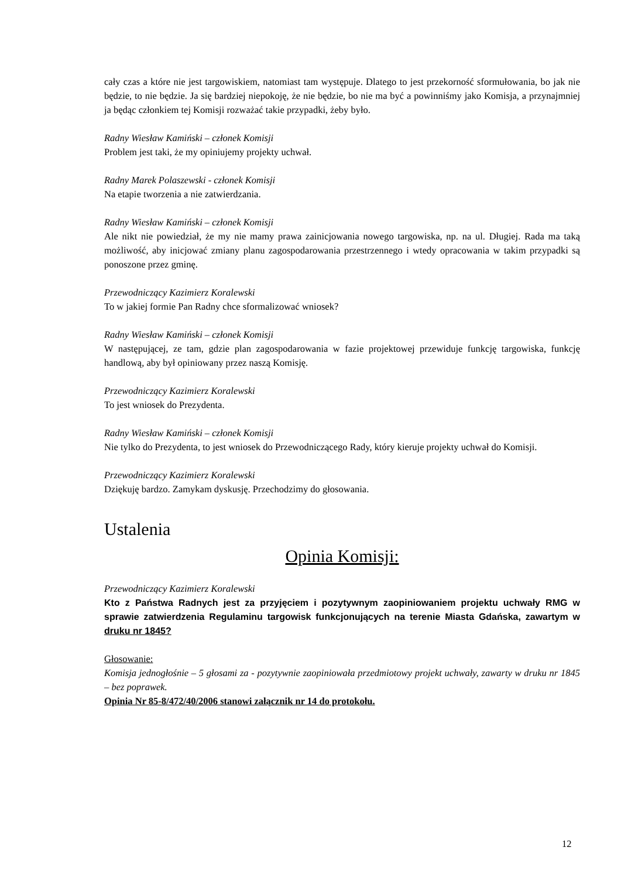cały czas a które nie jest targowiskiem, natomiast tam występuje. Dlatego to jest przekorność sformułowania, bo jak nie będzie, to nie będzie. Ja się bardziej niepokoję, że nie będzie, bo nie ma być a powinniśmy jako Komisja, a przynajmniej ja będąc członkiem tej Komisji rozważać takie przypadki, żeby było.
Radny Wiesław Kamiński – członek Komisji
Problem jest taki, że my opiniujemy projekty uchwał.
Radny Marek Polaszewski - członek Komisji
Na etapie tworzenia a nie zatwierdzania.
Radny Wiesław Kamiński – członek Komisji
Ale nikt nie powiedział, że my nie mamy prawa zainicjowania nowego targowiska, np. na ul. Długiej. Rada ma taką możliwość, aby inicjować zmiany planu zagospodarowania przestrzennego i wtedy opracowania w takim przypadki są ponoszone przez gminę.
Przewodniczący Kazimierz Koralewski
To w jakiej formie Pan Radny chce sformalizować wniosek?
Radny Wiesław Kamiński – członek Komisji
W następującej, ze tam, gdzie plan zagospodarowania w fazie projektowej przewiduje funkcję targowiska, funkcję handlową, aby był opiniowany przez naszą Komisję.
Przewodniczący Kazimierz Koralewski
To jest wniosek do Prezydenta.
Radny Wiesław Kamiński – członek Komisji
Nie tylko do Prezydenta, to jest wniosek do Przewodniczącego Rady, który kieruje projekty uchwał do Komisji.
Przewodniczący Kazimierz Koralewski
Dziękuję bardzo. Zamykam dyskusję. Przechodzimy do głosowania.
Ustalenia
Opinia Komisji:
Przewodniczący Kazimierz Koralewski
Kto z Państwa Radnych jest za przyjęciem i pozytywnym zaopiniowaniem projektu uchwały RMG w sprawie zatwierdzenia Regulaminu targowisk funkcjonujących na terenie Miasta Gdańska, zawartym w druku nr 1845?
Głosowanie:
Komisja jednogłośnie – 5 głosami za - pozytywnie zaopiniowała przedmiotowy projekt uchwały, zawarty w druku nr 1845 – bez poprawek.
Opinia Nr 85-8/472/40/2006 stanowi załącznik nr 14 do protokołu.
12